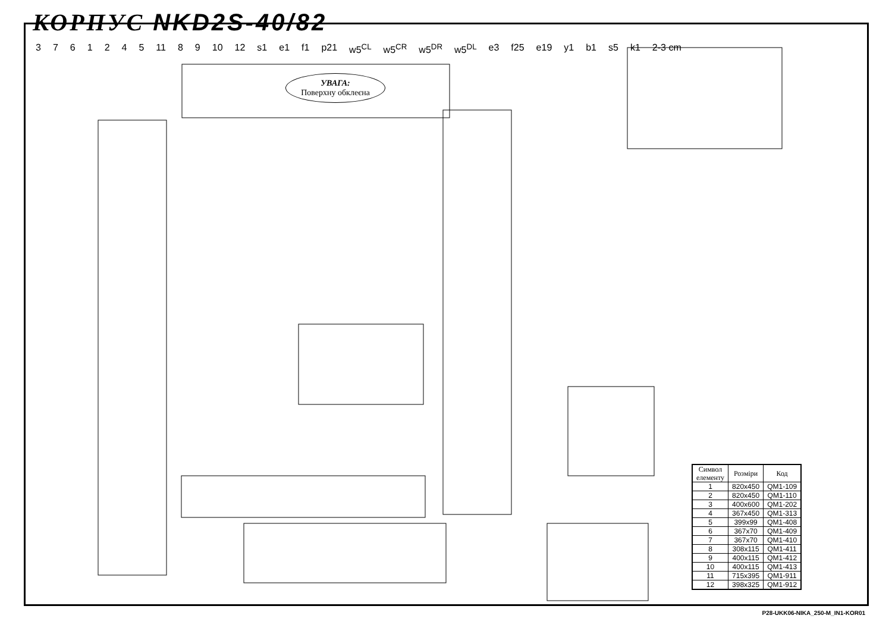КОРПУС NKD2S-40/82
3761245 11 8 9 10 12 s1 e1 f1 p21 w5<sup>CL</sup> w5<sup>CR</sup> w5<sup>DR</sup> w5<sup>DL</sup> e3 f25 e19 y1 b1 s5 k1 2-3 cm
УВАГА:
Поверхну обклеєна
| Символ елементу | Розміри | Код |
| --- | --- | --- |
| 1 | 820x450 | QM1-109 |
| 2 | 820x450 | QM1-110 |
| 3 | 400x600 | QM1-202 |
| 4 | 367x450 | QM1-313 |
| 5 | 399x99 | QM1-408 |
| 6 | 367x70 | QM1-409 |
| 7 | 367x70 | QM1-410 |
| 8 | 308x115 | QM1-411 |
| 9 | 400x115 | QM1-412 |
| 10 | 400x115 | QM1-413 |
| 11 | 715x395 | QM1-911 |
| 12 | 398x325 | QM1-912 |
P28-UKK06-NIKA_250-M_IN1-KOR01